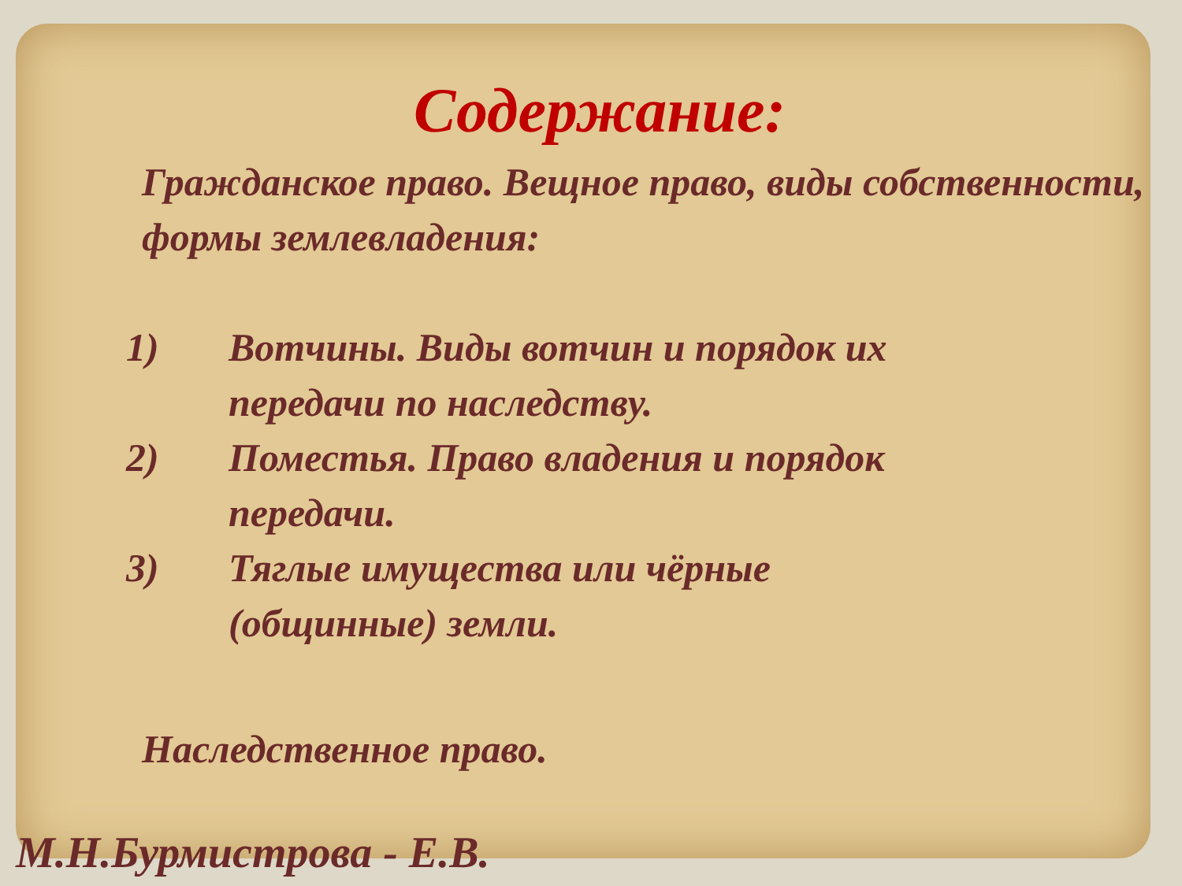Содержание:
Гражданское право. Вещное право, виды собственности, формы землевладения:
1) Вотчины. Виды вотчин и порядок их передачи по наследству.
2) Поместья. Право владения и порядок передачи.
3) Тяглые имущества или чёрные (общинные) земли.
Наследственное право.
М.Н.Бурмистрова - Е.В.